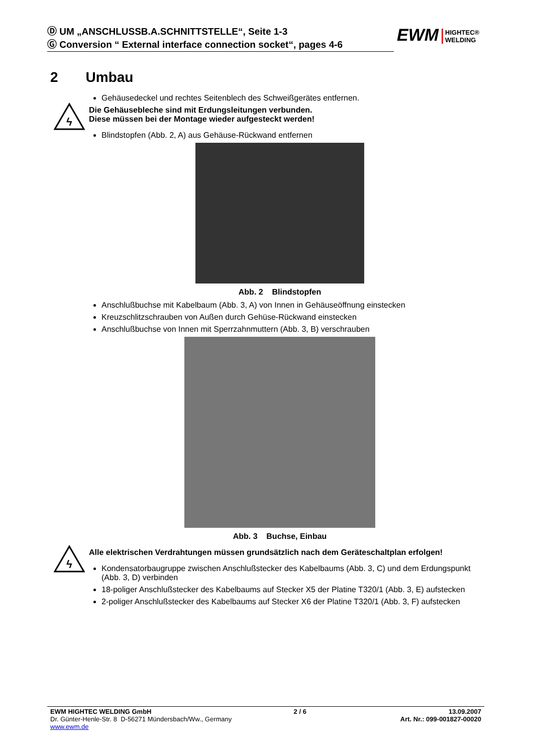Ⓓ UM „ANSCHLUSSB.A.SCHNITTSTELLE“, Seite 1-3
Ⓖ Conversion “ External interface connection socket“, pages 4-6
EWM HIGHTEC®
WELDING
2 Umbau
Gehäusedeckel und rechtes Seitenblech des Schweißgerätes entfernen.
ϟ
Die Gehäusebleche sind mit Erdungsleitungen verbunden.
Diese müssen bei der Montage wieder aufgesteckt werden!
Blindstopfen (Abb. 2, A) aus Gehäuse-Rückwand entfernen
Abb. 2 Blindstopfen
Anschlußbuchse mit Kabelbaum (Abb. 3, A) von Innen in Gehäuseöffnung einstecken
Kreuzschlitzschrauben von Außen durch Gehüse-Rückwand einstecken
Anschlußbuchse von Innen mit Sperrzahnmuttern (Abb. 3, B) verschrauben
Abb. 3 Buchse, Einbau
ϟ
Alle elektrischen Verdrahtungen müssen grundsätzlich nach dem Geräteschaltplan erfolgen!
Kondensatorbaugruppe zwischen Anschlußstecker des Kabelbaums (Abb. 3, C) und dem Erdungspunkt (Abb. 3, D) verbinden
18-poliger Anschlußstecker des Kabelbaums auf Stecker X5 der Platine T320/1 (Abb. 3, E) aufstecken
2-poliger Anschlußstecker des Kabelbaums auf Stecker X6 der Platine T320/1 (Abb. 3, F) aufstecken
EWM HIGHTEC WELDING GmbH 2 / 6 13.09.2007
Dr. Günter-Henle-Str. 8 D-56271 Mündersbach/Ww., Germany Art. Nr.: 099-001827-00020
www.ewm.de